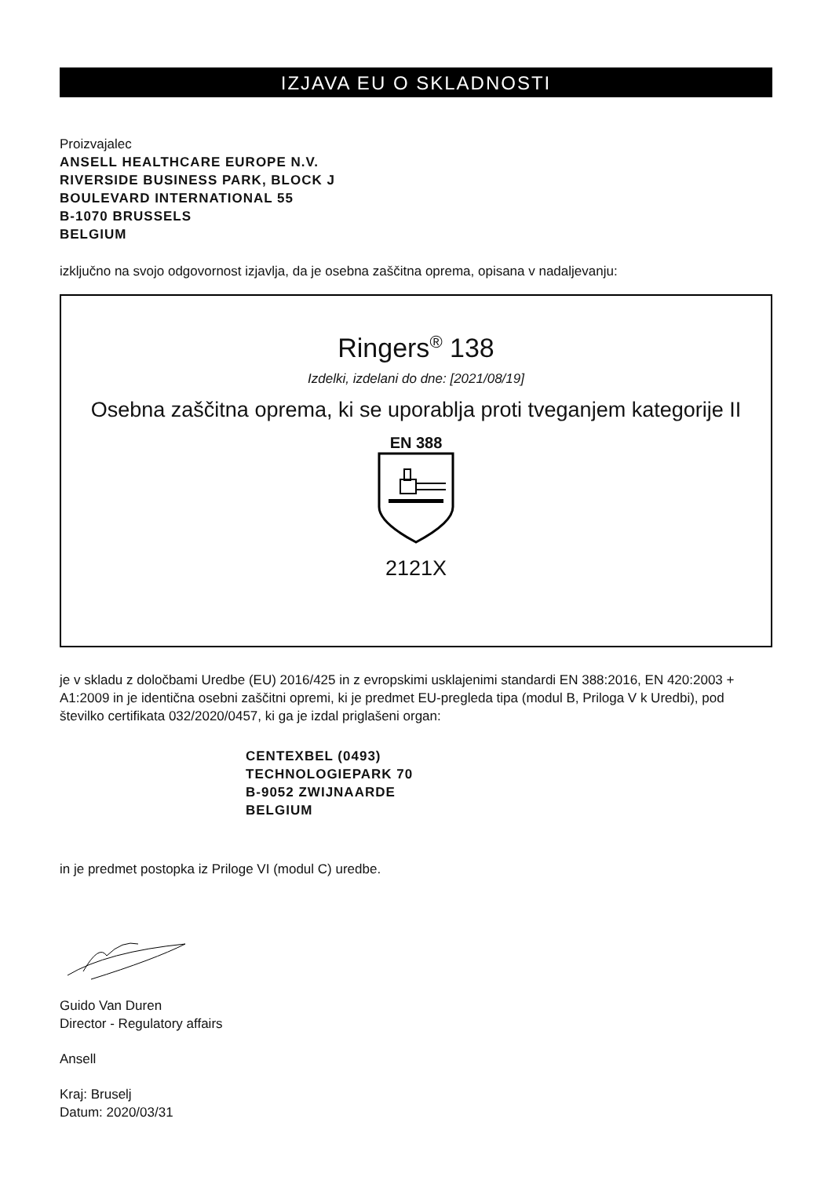IZJAVA EU O SKLADNOSTI
Proizvajalec
ANSELL HEALTHCARE EUROPE N.V.
RIVERSIDE BUSINESS PARK, BLOCK J
BOULEVARD INTERNATIONAL 55
B-1070 BRUSSELS
BELGIUM
izključno na svojo odgovornost izjavlja, da je osebna zaščitna oprema, opisana v nadaljevanju:
Ringers<sup>®</sup> 138
Izdelki, izdelani do dne: [2021/08/19]
Osebna zaščitna oprema, ki se uporablja proti tveganjem kategorije II
EN 388
2121X
je v skladu z določbami Uredbe (EU) 2016/425 in z evropskimi usklajenimi standardi EN 388:2016, EN 420:2003 + A1:2009 in je identična osebni zaščitni opremi, ki je predmet EU-pregleda tipa (modul B, Priloga V k Uredbi), pod številko certifikata 032/2020/0457, ki ga je izdal priglašeni organ:
CENTEXBEL (0493)
TECHNOLOGIEPARK 70
B-9052 ZWIJNAARDE
BELGIUM
in je predmet postopka iz Priloge VI (modul C) uredbe.
Guido Van Duren
Director - Regulatory affairs
Ansell
Kraj: Bruselj
Datum: 2020/03/31